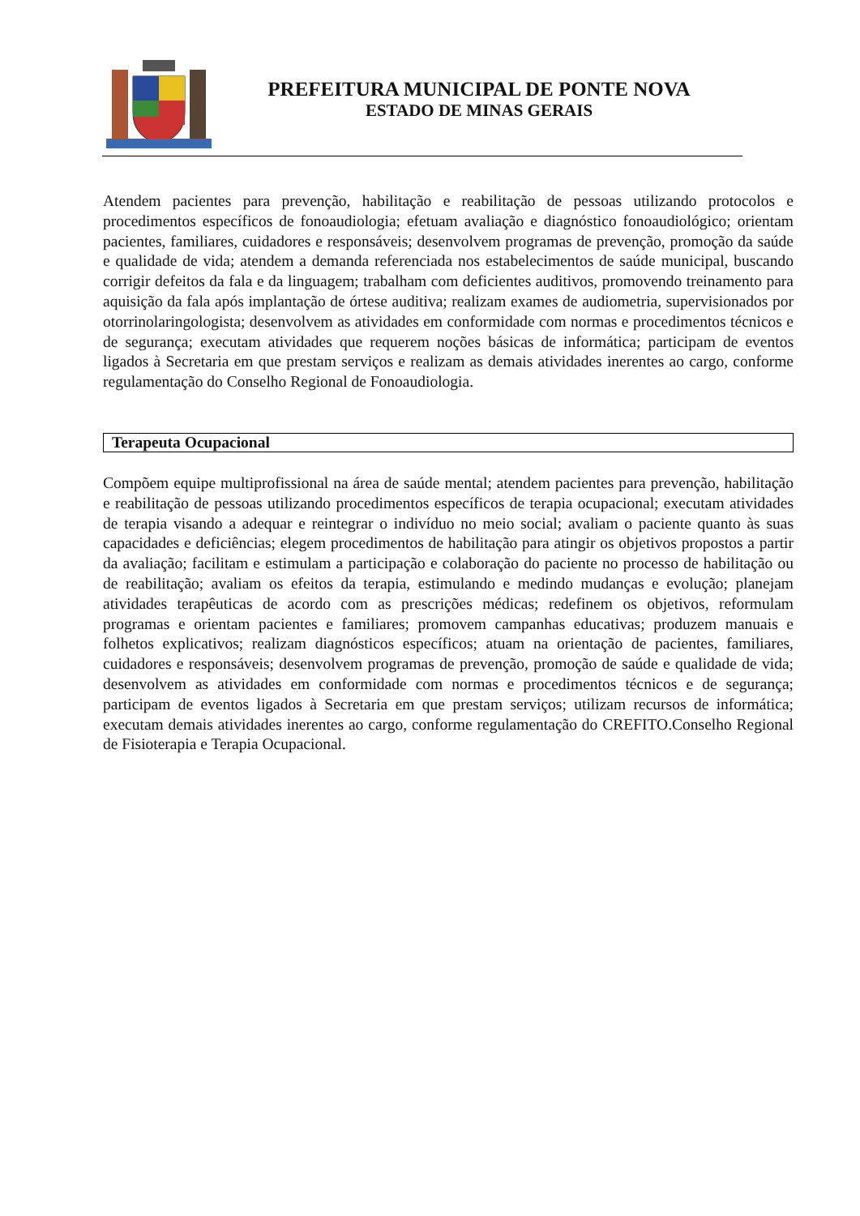PREFEITURA MUNICIPAL DE PONTE NOVA
ESTADO DE MINAS GERAIS
Atendem pacientes para prevenção, habilitação e reabilitação de pessoas utilizando protocolos e procedimentos específicos de fonoaudiologia; efetuam avaliação e diagnóstico fonoaudiológico; orientam pacientes, familiares, cuidadores e responsáveis; desenvolvem programas de prevenção, promoção da saúde e qualidade de vida; atendem a demanda referenciada nos estabelecimentos de saúde municipal, buscando corrigir defeitos da fala e da linguagem; trabalham com deficientes auditivos, promovendo treinamento para aquisição da fala após implantação de órtese auditiva; realizam exames de audiometria, supervisionados por otorrinolaringologista; desenvolvem as atividades em conformidade com normas e procedimentos técnicos e de segurança; executam atividades que requerem noções básicas de informática; participam de eventos ligados à Secretaria em que prestam serviços e realizam as demais atividades inerentes ao cargo, conforme regulamentação do Conselho Regional de Fonoaudiologia.
Terapeuta Ocupacional
Compõem equipe multiprofissional na área de saúde mental; atendem pacientes para prevenção, habilitação e reabilitação de pessoas utilizando procedimentos específicos de terapia ocupacional; executam atividades de terapia visando a adequar e reintegrar o indivíduo no meio social; avaliam o paciente quanto às suas capacidades e deficiências; elegem procedimentos de habilitação para atingir os objetivos propostos a partir da avaliação; facilitam e estimulam a participação e colaboração do paciente no processo de habilitação ou de reabilitação; avaliam os efeitos da terapia, estimulando e medindo mudanças e evolução; planejam atividades terapêuticas de acordo com as prescrições médicas; redefinem os objetivos, reformulam programas e orientam pacientes e familiares; promovem campanhas educativas; produzem manuais e folhetos explicativos; realizam diagnósticos específicos; atuam na orientação de pacientes, familiares, cuidadores e responsáveis; desenvolvem programas de prevenção, promoção de saúde e qualidade de vida; desenvolvem as atividades em conformidade com normas e procedimentos técnicos e de segurança; participam de eventos ligados à Secretaria em que prestam serviços; utilizam recursos de informática; executam demais atividades inerentes ao cargo, conforme regulamentação do CREFITO.Conselho Regional de Fisioterapia e Terapia Ocupacional.